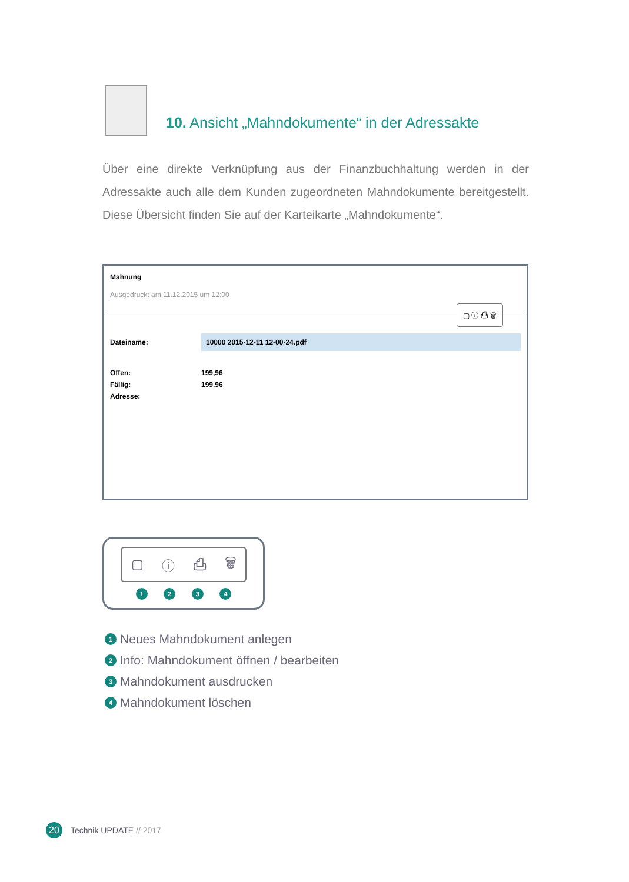10. Ansicht „Mahndokumente“ in der Adressakte
Über eine direkte Verknüpfung aus der Finanzbuchhaltung werden in der Adressakte auch alle dem Kunden zugeordneten Mahndokumente bereitgestellt. Diese Übersicht finden Sie auf der Karteikarte „Mahndokumente“.
Mahnung
Ausgedruckt am 11.12.2015 um 12:00
▢ ⓘ ⎙ 🗑
Dateiname: 10000 2015-12-11 12-00-24.pdf
Offen: 199,96
Fällig: 199,96
Adresse:
▢ ⓘ ⎙ 🗑
1234
1 Neues Mahndokument anlegen
2 Info: Mahndokument öffnen / bearbeiten
3 Mahndokument ausdrucken
4 Mahndokument löschen
20 Technik UPDATE // 2017